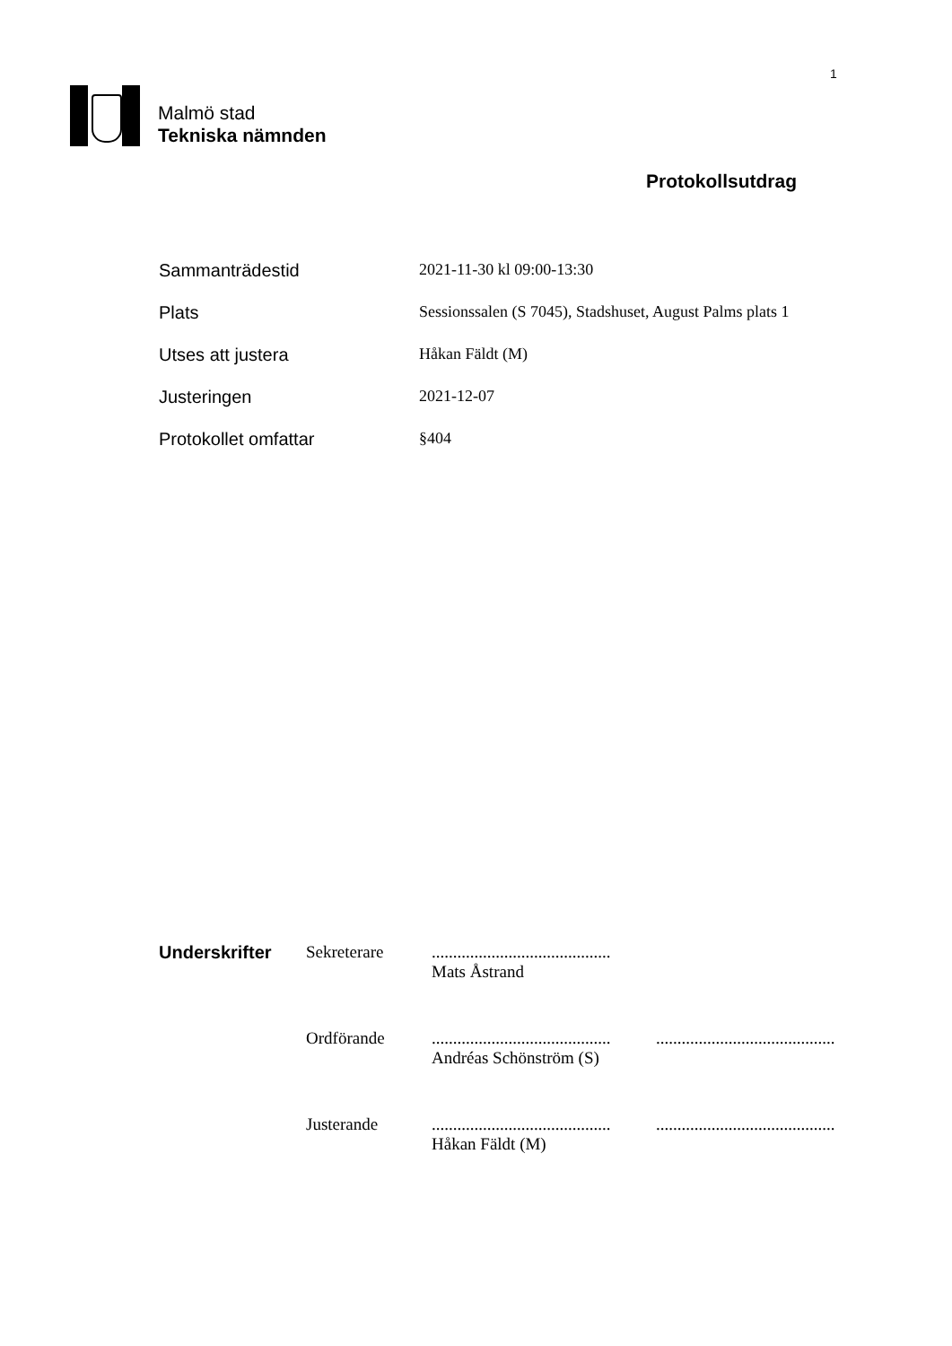1
Malmö stad
Tekniska nämnden
Protokollsutdrag
Sammanträdestid 2021-11-30 kl 09:00-13:30
Plats Sessionssalen (S 7045), Stadshuset, August Palms plats 1
Utses att justera Håkan Fäldt (M)
Justeringen 2021-12-07
Protokollet omfattar §404
Underskrifter Sekreterare ..........................................
Mats Åstrand
Ordförande ..........................................
Andréas Schönström (S)
..........................................
Justerande ..........................................
Håkan Fäldt (M)
..........................................